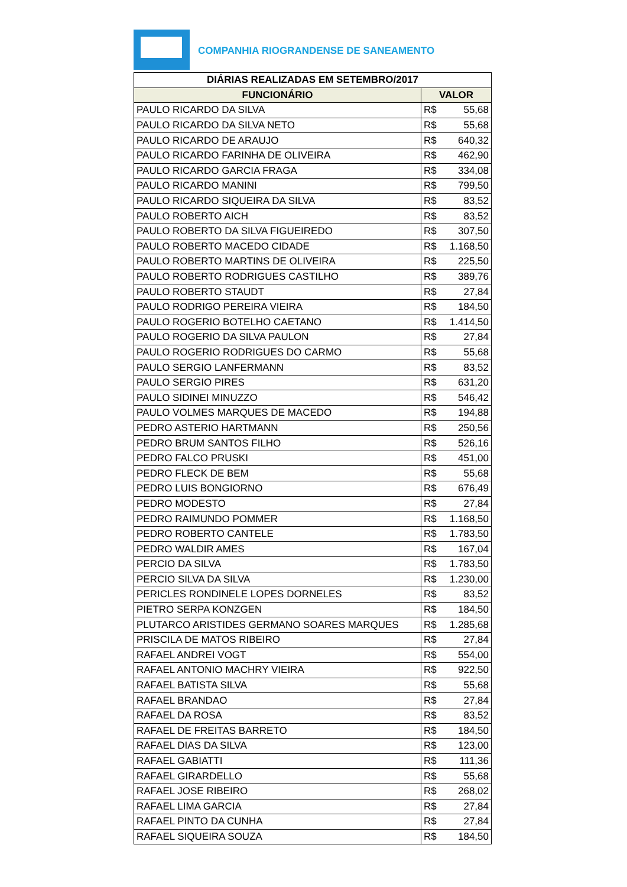COMPANHIA RIOGRANDENSE DE SANEAMENTO
| DIÁRIAS REALIZADAS EM SETEMBRO/2017 | | |
| --- | --- | --- |
| FUNCIONÁRIO | VALOR | |
| PAULO RICARDO DA SILVA | R$ | 55,68 |
| PAULO RICARDO DA SILVA NETO | R$ | 55,68 |
| PAULO RICARDO DE ARAUJO | R$ | 640,32 |
| PAULO RICARDO FARINHA DE OLIVEIRA | R$ | 462,90 |
| PAULO RICARDO GARCIA FRAGA | R$ | 334,08 |
| PAULO RICARDO MANINI | R$ | 799,50 |
| PAULO RICARDO SIQUEIRA DA SILVA | R$ | 83,52 |
| PAULO ROBERTO AICH | R$ | 83,52 |
| PAULO ROBERTO DA SILVA FIGUEIREDO | R$ | 307,50 |
| PAULO ROBERTO MACEDO CIDADE | R$ | 1.168,50 |
| PAULO ROBERTO MARTINS DE OLIVEIRA | R$ | 225,50 |
| PAULO ROBERTO RODRIGUES CASTILHO | R$ | 389,76 |
| PAULO ROBERTO STAUDT | R$ | 27,84 |
| PAULO RODRIGO PEREIRA VIEIRA | R$ | 184,50 |
| PAULO ROGERIO BOTELHO CAETANO | R$ | 1.414,50 |
| PAULO ROGERIO DA SILVA PAULON | R$ | 27,84 |
| PAULO ROGERIO RODRIGUES DO CARMO | R$ | 55,68 |
| PAULO SERGIO LANFERMANN | R$ | 83,52 |
| PAULO SERGIO PIRES | R$ | 631,20 |
| PAULO SIDINEI MINUZZO | R$ | 546,42 |
| PAULO VOLMES MARQUES DE MACEDO | R$ | 194,88 |
| PEDRO ASTERIO HARTMANN | R$ | 250,56 |
| PEDRO BRUM SANTOS FILHO | R$ | 526,16 |
| PEDRO FALCO PRUSKI | R$ | 451,00 |
| PEDRO FLECK DE BEM | R$ | 55,68 |
| PEDRO LUIS BONGIORNO | R$ | 676,49 |
| PEDRO MODESTO | R$ | 27,84 |
| PEDRO RAIMUNDO POMMER | R$ | 1.168,50 |
| PEDRO ROBERTO CANTELE | R$ | 1.783,50 |
| PEDRO WALDIR AMES | R$ | 167,04 |
| PERCIO DA SILVA | R$ | 1.783,50 |
| PERCIO SILVA DA SILVA | R$ | 1.230,00 |
| PERICLES RONDINELE LOPES DORNELES | R$ | 83,52 |
| PIETRO SERPA KONZGEN | R$ | 184,50 |
| PLUTARCO ARISTIDES GERMANO SOARES MARQUES | R$ | 1.285,68 |
| PRISCILA DE MATOS RIBEIRO | R$ | 27,84 |
| RAFAEL ANDREI VOGT | R$ | 554,00 |
| RAFAEL ANTONIO MACHRY VIEIRA | R$ | 922,50 |
| RAFAEL BATISTA SILVA | R$ | 55,68 |
| RAFAEL BRANDAO | R$ | 27,84 |
| RAFAEL DA ROSA | R$ | 83,52 |
| RAFAEL DE FREITAS BARRETO | R$ | 184,50 |
| RAFAEL DIAS DA SILVA | R$ | 123,00 |
| RAFAEL GABIATTI | R$ | 111,36 |
| RAFAEL GIRARDELLO | R$ | 55,68 |
| RAFAEL JOSE RIBEIRO | R$ | 268,02 |
| RAFAEL LIMA GARCIA | R$ | 27,84 |
| RAFAEL PINTO DA CUNHA | R$ | 27,84 |
| RAFAEL SIQUEIRA SOUZA | R$ | 184,50 |